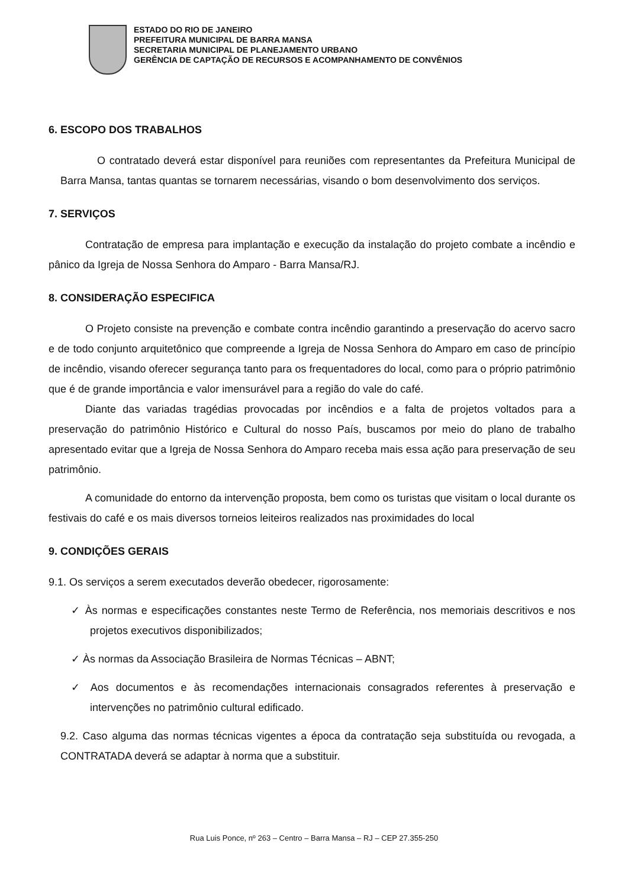ESTADO DO RIO DE JANEIRO
PREFEITURA MUNICIPAL DE BARRA MANSA
SECRETARIA MUNICIPAL DE PLANEJAMENTO URBANO
GERÊNCIA DE CAPTAÇÃO DE RECURSOS E ACOMPANHAMENTO DE CONVÊNIOS
6. ESCOPO DOS TRABALHOS
O contratado deverá estar disponível para reuniões com representantes da Prefeitura Municipal de Barra Mansa, tantas quantas se tornarem necessárias, visando o bom desenvolvimento dos serviços.
7. SERVIÇOS
Contratação de empresa para implantação e execução da instalação do projeto combate a incêndio e pânico da Igreja de Nossa Senhora do Amparo - Barra Mansa/RJ.
8. CONSIDERAÇÃO ESPECIFICA
O Projeto consiste na prevenção e combate contra incêndio garantindo a preservação do acervo sacro e de todo conjunto arquitetônico que compreende a Igreja de Nossa Senhora do Amparo em caso de princípio de incêndio, visando oferecer segurança tanto para os frequentadores do local, como para o próprio patrimônio que é de grande importância e valor imensurável para a região do vale do café.
Diante das variadas tragédias provocadas por incêndios e a falta de projetos voltados para a preservação do patrimônio Histórico e Cultural do nosso País, buscamos por meio do plano de trabalho apresentado evitar que a Igreja de Nossa Senhora do Amparo receba mais essa ação para preservação de seu patrimônio.
A comunidade do entorno da intervenção proposta, bem como os turistas que visitam o local durante os festivais do café e os mais diversos torneios leiteiros realizados nas proximidades do local
9. CONDIÇÕES GERAIS
9.1. Os serviços a serem executados deverão obedecer, rigorosamente:
✓ Às normas e especificações constantes neste Termo de Referência, nos memoriais descritivos e nos projetos executivos disponibilizados;
✓ Às normas da Associação Brasileira de Normas Técnicas – ABNT;
✓ Aos documentos e às recomendações internacionais consagrados referentes à preservação e intervenções no patrimônio cultural edificado.
9.2. Caso alguma das normas técnicas vigentes a época da contratação seja substituída ou revogada, a CONTRATADA deverá se adaptar à norma que a substituir.
Rua Luis Ponce, nº 263 – Centro – Barra Mansa – RJ – CEP 27.355-250